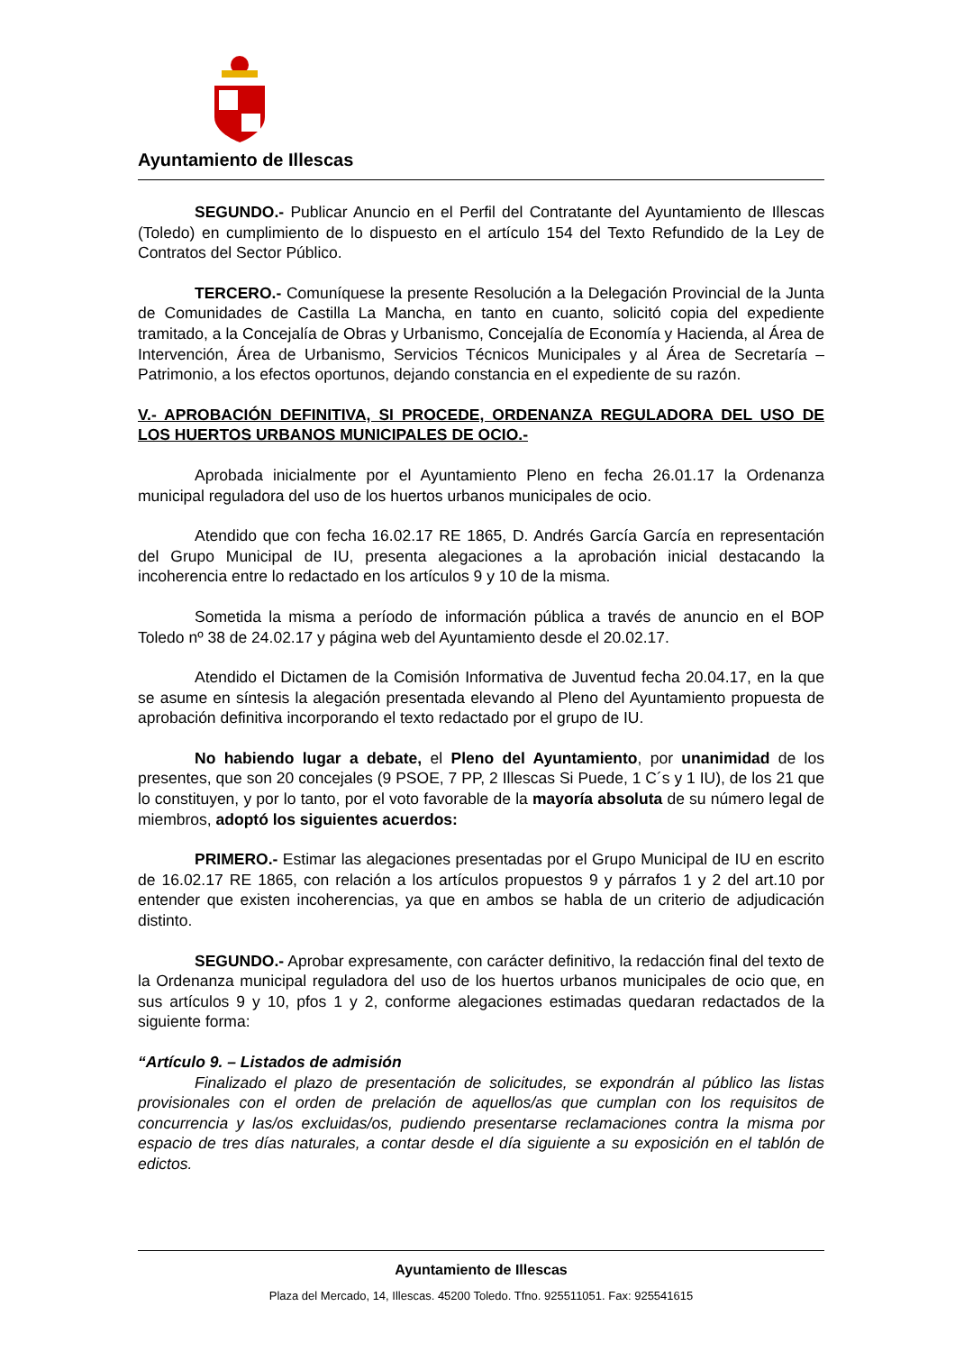Ayuntamiento de Illescas
SEGUNDO.- Publicar Anuncio en el Perfil del Contratante del Ayuntamiento de Illescas (Toledo) en cumplimiento de lo dispuesto en el artículo 154 del Texto Refundido de la Ley de Contratos del Sector Público.
TERCERO.- Comuníquese la presente Resolución a la Delegación Provincial de la Junta de Comunidades de Castilla La Mancha, en tanto en cuanto, solicitó copia del expediente tramitado, a la Concejalía de Obras y Urbanismo, Concejalía de Economía y Hacienda, al Área de Intervención, Área de Urbanismo, Servicios Técnicos Municipales y al Área de Secretaría – Patrimonio, a los efectos oportunos, dejando constancia en el expediente de su razón.
V.- APROBACIÓN DEFINITIVA, SI PROCEDE, ORDENANZA REGULADORA DEL USO DE LOS HUERTOS URBANOS MUNICIPALES DE OCIO.-
Aprobada inicialmente por el Ayuntamiento Pleno en fecha 26.01.17 la Ordenanza municipal reguladora del uso de los huertos urbanos municipales de ocio.
Atendido que con fecha 16.02.17 RE 1865, D. Andrés García García en representación del Grupo Municipal de IU, presenta alegaciones a la aprobación inicial destacando la incoherencia entre lo redactado en los artículos 9 y 10 de la misma.
Sometida la misma a período de información pública a través de anuncio en el BOP Toledo nº 38 de 24.02.17 y página web del Ayuntamiento desde el 20.02.17.
Atendido el Dictamen de la Comisión Informativa de Juventud fecha 20.04.17, en la que se asume en síntesis la alegación presentada elevando al Pleno del Ayuntamiento propuesta de aprobación definitiva incorporando el texto redactado por el grupo de IU.
No habiendo lugar a debate, el Pleno del Ayuntamiento, por unanimidad de los presentes, que son 20 concejales (9 PSOE, 7 PP, 2 Illescas Si Puede, 1 C´s y 1 IU), de los 21 que lo constituyen, y por lo tanto, por el voto favorable de la mayoría absoluta de su número legal de miembros, adoptó los siguientes acuerdos:
PRIMERO.- Estimar las alegaciones presentadas por el Grupo Municipal de IU en escrito de 16.02.17 RE 1865, con relación a los artículos propuestos 9 y párrafos 1 y 2 del art.10 por entender que existen incoherencias, ya que en ambos se habla de un criterio de adjudicación distinto.
SEGUNDO.- Aprobar expresamente, con carácter definitivo, la redacción final del texto de la Ordenanza municipal reguladora del uso de los huertos urbanos municipales de ocio que, en sus artículos 9 y 10, pfos 1 y 2, conforme alegaciones estimadas quedaran redactados de la siguiente forma:
“Artículo 9. – Listados de admisión
Finalizado el plazo de presentación de solicitudes, se expondrán al público las listas provisionales con el orden de prelación de aquellos/as que cumplan con los requisitos de concurrencia y las/os excluidas/os, pudiendo presentarse reclamaciones contra la misma por espacio de tres días naturales, a contar desde el día siguiente a su exposición en el tablón de edictos.
Ayuntamiento de Illescas
Plaza del Mercado, 14, Illescas. 45200 Toledo. Tfno. 925511051. Fax: 925541615